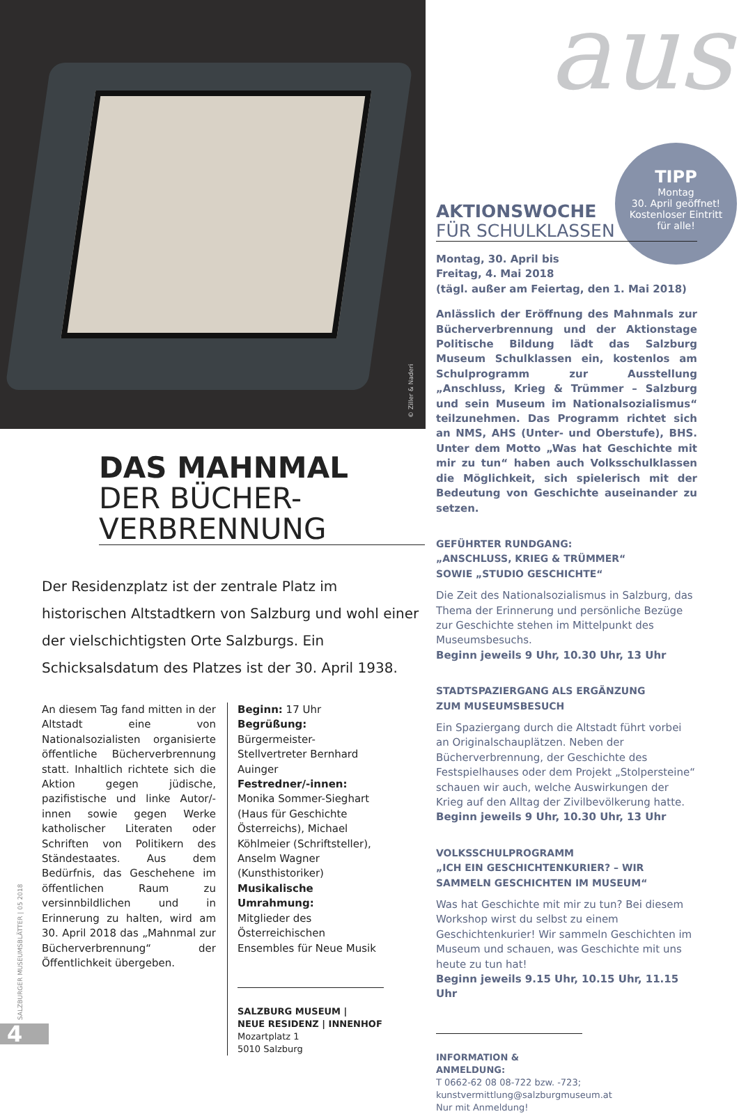© Ziller & Naderi aus
TIPP
Montag
30. April geöffnet!
Kostenloser Eintritt
für alle!
DAS MAHNMAL
DER BÜCHER-
VERBRENNUNG
Der Residenzplatz ist der zentrale Platz im historischen Altstadtkern von Salzburg und wohl einer der vielschichtigsten Orte Salzburgs. Ein Schicksalsdatum des Platzes ist der 30. April 1938.
An diesem Tag fand mitten in der Altstadt eine von Nationalsozialisten organisierte öffentliche Bücherverbrennung statt. Inhaltlich richtete sich die Aktion gegen jüdische, pazifistische und linke Autor/-innen sowie gegen Werke katholischer Literaten oder Schriften von Politikern des Ständestaates. Aus dem Bedürfnis, das Geschehene im öffentlichen Raum zu versinnbildlichen und in Erinnerung zu halten, wird am 30. April 2018 das „Mahnmal zur Bücherverbrennung“ der Öffentlichkeit übergeben.
Beginn: 17 Uhr
Begrüßung:
Bürgermeister-Stellvertreter Bernhard Auinger
Festredner/-innen:
Monika Sommer-Sieghart (Haus für Geschichte Österreichs), Michael Köhlmeier (Schriftsteller), Anselm Wagner (Kunsthistoriker)
Musikalische Umrahmung:
Mitglieder des Österreichischen Ensembles für Neue Musik
SALZBURG MUSEUM |
NEUE RESIDENZ | INNENHOF
Mozartplatz 1
5010 Salzburg
AKTIONSWOCHE
FÜR SCHULKLASSEN
Montag, 30. April bis
Freitag, 4. Mai 2018
(tägl. außer am Feiertag, den 1. Mai 2018)
Anlässlich der Eröffnung des Mahnmals zur Bücherverbrennung und der Aktionstage Politische Bildung lädt das Salzburg Museum Schulklassen ein, kostenlos am Schulprogramm zur Ausstellung „Anschluss, Krieg & Trümmer – Salzburg und sein Museum im Nationalsozialismus“ teilzunehmen. Das Programm richtet sich an NMS, AHS (Unter- und Oberstufe), BHS. Unter dem Motto „Was hat Geschichte mit mir zu tun“ haben auch Volksschulklassen die Möglichkeit, sich spielerisch mit der Bedeutung von Geschichte auseinander zu setzen.
GEFÜHRTER RUNDGANG:
„ANSCHLUSS, KRIEG & TRÜMMER“
SOWIE „STUDIO GESCHICHTE“
Die Zeit des Nationalsozialismus in Salzburg, das Thema der Erinnerung und persönliche Bezüge zur Geschichte stehen im Mittelpunkt des Museumsbesuchs.
Beginn jeweils 9 Uhr, 10.30 Uhr, 13 Uhr
STADTSPAZIERGANG ALS ERGÄNZUNG
ZUM MUSEUMSBESUCH
Ein Spaziergang durch die Altstadt führt vorbei an Originalschauplätzen. Neben der Bücherverbrennung, der Geschichte des Festspielhauses oder dem Projekt „Stolpersteine“ schauen wir auch, welche Auswirkungen der Krieg auf den Alltag der Zivilbevölkerung hatte.
Beginn jeweils 9 Uhr, 10.30 Uhr, 13 Uhr
VOLKSSCHULPROGRAMM
„ICH EIN GESCHICHTENKURIER? – WIR SAMMELN GESCHICHTEN IM MUSEUM“
Was hat Geschichte mit mir zu tun? Bei diesem Workshop wirst du selbst zu einem Geschichtenkurier! Wir sammeln Geschichten im Museum und schauen, was Geschichte mit uns heute zu tun hat!
Beginn jeweils 9.15 Uhr, 10.15 Uhr, 11.15 Uhr
INFORMATION & ANMELDUNG:
T 0662-62 08 08-722 bzw. -723;
kunstvermittlung@salzburgmuseum.at
Nur mit Anmeldung!
SALZBURGER MUSEUMSBLÄTTER | 05 2018
4